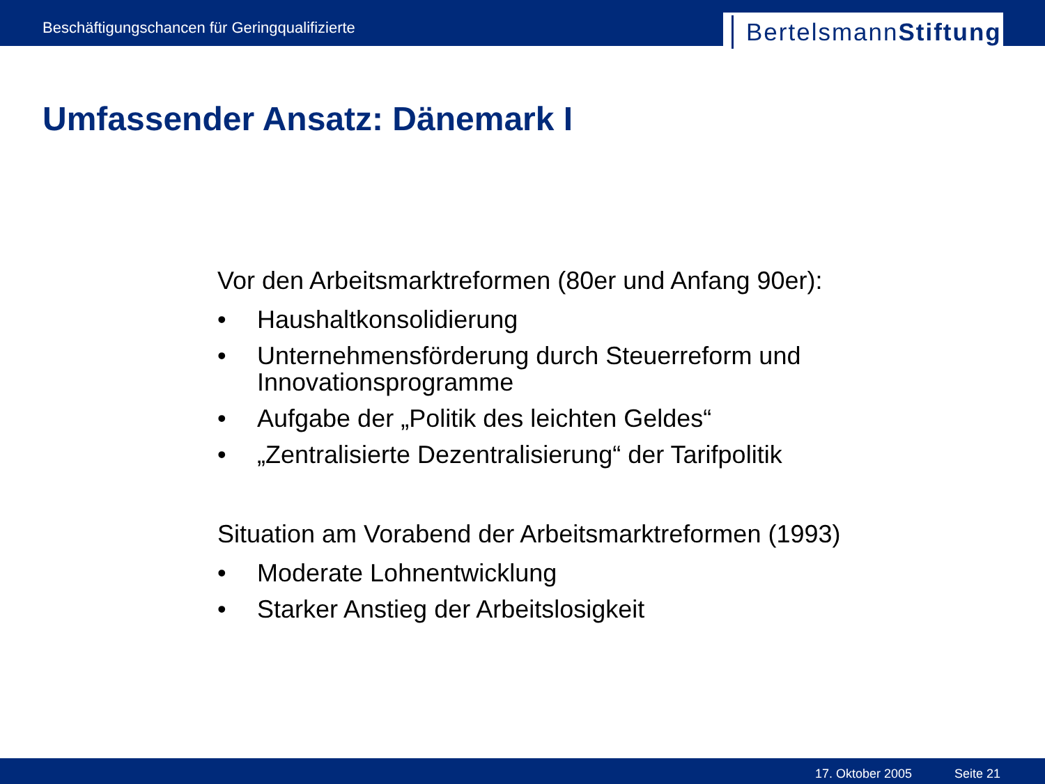Beschäftigungschancen für Geringqualifizierte
BertelsmannStiftung
Umfassender Ansatz: Dänemark I
Vor den Arbeitsmarktreformen (80er und Anfang 90er):
• Haushaltkonsolidierung
• Unternehmensförderung durch Steuerreform und Innovationsprogramme
• Aufgabe der „Politik des leichten Geldes“
• „Zentralisierte Dezentralisierung“ der Tarifpolitik
Situation am Vorabend der Arbeitsmarktreformen (1993)
• Moderate Lohnentwicklung
• Starker Anstieg der Arbeitslosigkeit
17. Oktober 2005 Seite 21